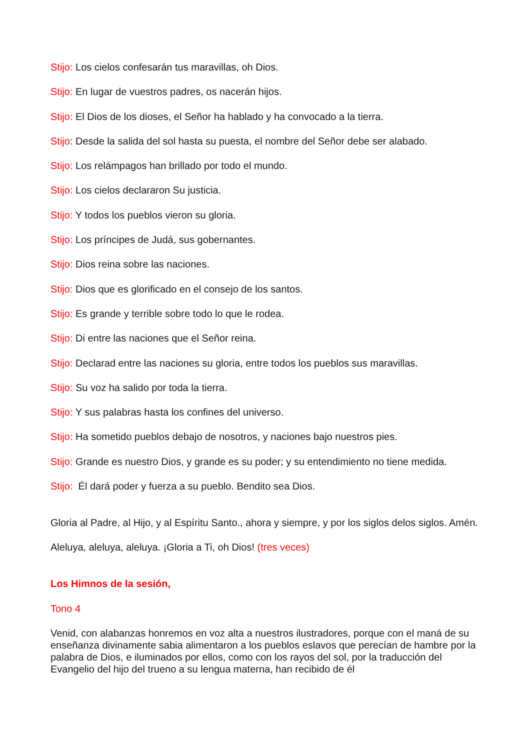Stijo: Los cielos confesarán tus maravillas, oh Dios.
Stijo: En lugar de vuestros padres, os nacerán hijos.
Stijo: El Dios de los dioses, el Señor ha hablado y ha convocado a la tierra.
Stijo: Desde la salida del sol hasta su puesta, el nombre del Señor debe ser alabado.
Stijo: Los relámpagos han brillado por todo el mundo.
Stijo: Los cielos declararon Su justicia.
Stijo: Y todos los pueblos vieron su gloria.
Stijo: Los príncipes de Judá, sus gobernantes.
Stijo: Dios reina sobre las naciones.
Stijo: Dios que es glorificado en el consejo de los santos.
Stijo: Es grande y terrible sobre todo lo que le rodea.
Stijo: Di entre las naciones que el Señor reina.
Stijo: Declarad entre las naciones su gloria, entre todos los pueblos sus maravillas.
Stijo: Su voz ha salido por toda la tierra.
Stijo: Y sus palabras hasta los confines del universo.
Stijo: Ha sometido pueblos debajo de nosotros, y naciones bajo nuestros pies.
Stijo: Grande es nuestro Dios, y grande es su poder; y su entendimiento no tiene medida.
Stijo: Él dará poder y fuerza a su pueblo. Bendito sea Dios.
Gloria al Padre, al Hijo, y al Espíritu Santo., ahora y siempre, y por los siglos delos siglos. Amén.
Aleluya, aleluya, aleluya. ¡Gloria a Ti, oh Dios! (tres veces)
Los Himnos de la sesión,
Tono 4
Venid, con alabanzas honremos en voz alta a nuestros ilustradores, porque con el maná de su enseñanza divinamente sabia alimentaron a los pueblos eslavos que perecían de hambre por la palabra de Dios, e iluminados por ellos, como con los rayos del sol, por la traducción del Evangelio del hijo del trueno a su lengua materna, han recibido de él